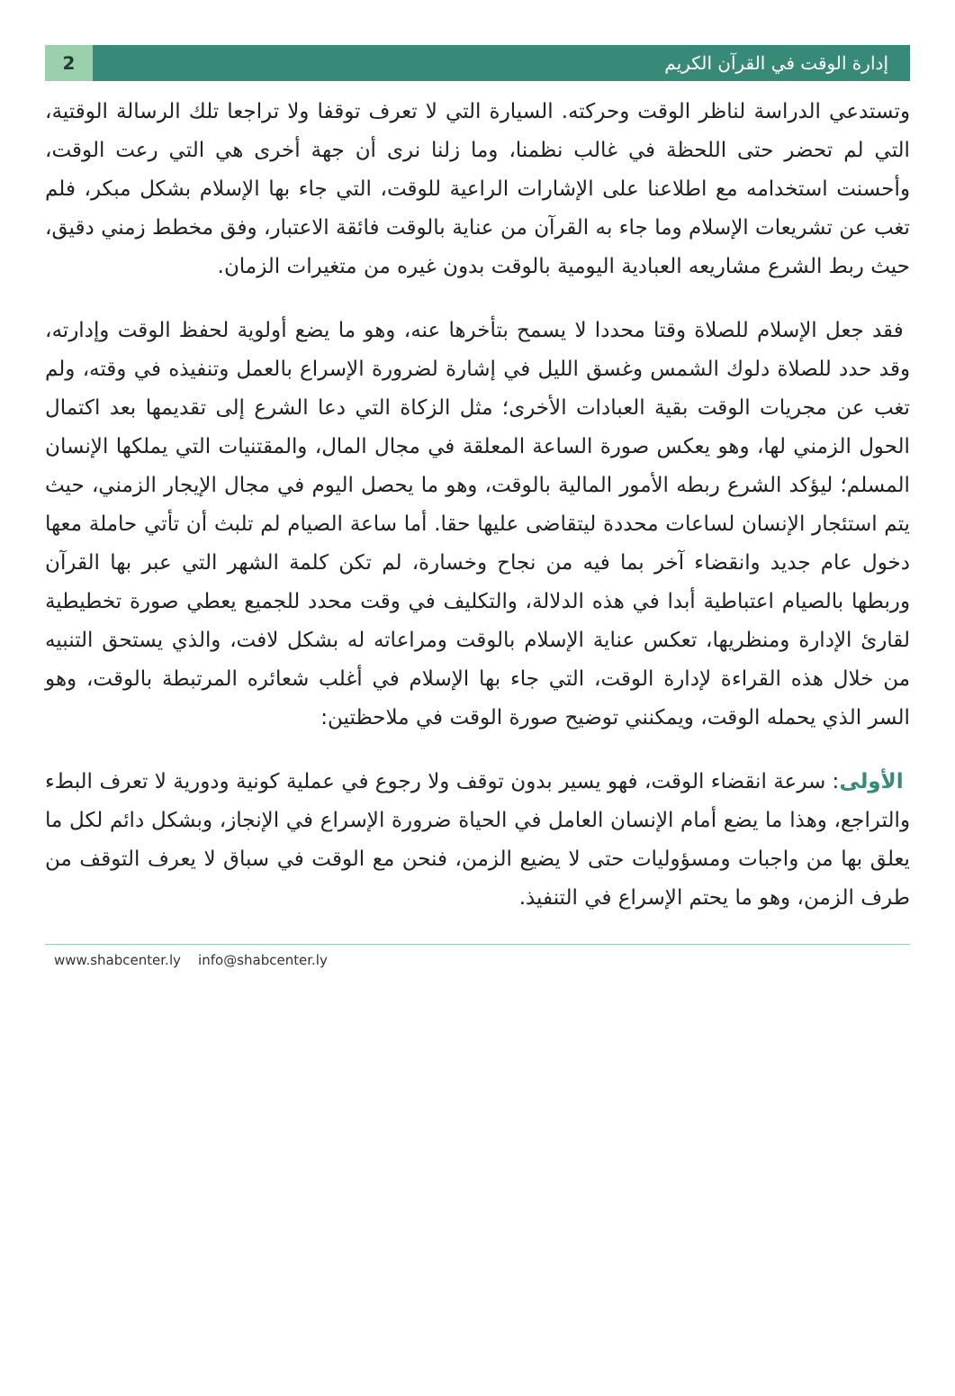2
إدارة الوقت في القرآن الكريم
وتستدعي الدراسة لناظر الوقت وحركته. السيارة التي لا تعرف توقفا ولا تراجعا تلك الرسالة الوقتية، التي لم تحضر حتى اللحظة في غالب نظمنا، وما زلنا نرى أن جهة أخرى هي التي رعت الوقت، وأحسنت استخدامه مع اطلاعنا على الإشارات الراعية للوقت، التي جاء بها الإسلام بشكل مبكر، فلم تغب عن تشريعات الإسلام وما جاء به القرآن من عناية بالوقت فائقة الاعتبار، وفق مخطط زمني دقيق، حيث ربط الشرع مشاريعه العبادية اليومية بالوقت بدون غيره من متغيرات الزمان.
فقد جعل الإسلام للصلاة وقتا محددا لا يسمح بتأخرها عنه، وهو ما يضع أولوية لحفظ الوقت وإدارته، وقد حدد للصلاة دلوك الشمس وغسق الليل في إشارة لضرورة الإسراع بالعمل وتنفيذه في وقته، ولم تغب عن مجريات الوقت بقية العبادات الأخرى؛ مثل الزكاة التي دعا الشرع إلى تقديمها بعد اكتمال الحول الزمني لها، وهو يعكس صورة الساعة المعلقة في مجال المال، والمقتنيات التي يملكها الإنسان المسلم؛ ليؤكد الشرع ربطه الأمور المالية بالوقت، وهو ما يحصل اليوم في مجال الإيجار الزمني، حيث يتم استئجار الإنسان لساعات محددة ليتقاضى عليها حقا. أما ساعة الصيام لم تلبث أن تأتي حاملة معها دخول عام جديد وانقضاء آخر بما فيه من نجاح وخسارة، لم تكن كلمة الشهر التي عبر بها القرآن وربطها بالصيام اعتباطية أبدا في هذه الدلالة، والتكليف في وقت محدد للجميع يعطي صورة تخطيطية لقارئ الإدارة ومنظريها، تعكس عناية الإسلام بالوقت ومراعاته له بشكل لافت، والذي يستحق التنبيه من خلال هذه القراءة لإدارة الوقت، التي جاء بها الإسلام في أغلب شعائره المرتبطة بالوقت، وهو السر الذي يحمله الوقت، ويمكنني توضيح صورة الوقت في ملاحظتين:
الأولى: سرعة انقضاء الوقت، فهو يسير بدون توقف ولا رجوع في عملية كونية ودورية لا تعرف البطء والتراجع، وهذا ما يضع أمام الإنسان العامل في الحياة ضرورة الإسراع في الإنجاز، وبشكل دائم لكل ما يعلق بها من واجبات ومسؤوليات حتى لا يضيع الزمن، فنحن مع الوقت في سباق لا يعرف التوقف من طرف الزمن، وهو ما يحتم الإسراع في التنفيذ.
www.shabcenter.ly info@shabcenter.ly